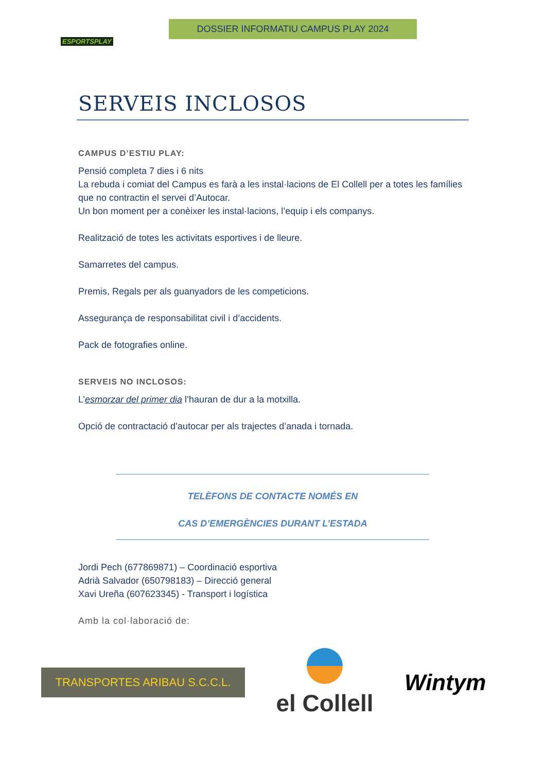ESPORTSPLAY
DOSSIER INFORMATIU CAMPUS PLAY 2024
SERVEIS INCLOSOS
CAMPUS D’ESTIU PLAY:
Pensió completa 7 dies i 6 nits
La rebuda i comiat del Campus es farà a les instal·lacions de El Collell per a totes les famílies que no contractin el servei d’Autocar.
Un bon moment per a conèixer les instal·lacions, l’equip i els companys.
Realització de totes les activitats esportives i de lleure.
Samarretes del campus.
Premis, Regals per als guanyadors de les competicions.
Assegurança de responsabilitat civil i d’accidents.
Pack de fotografies online.
SERVEIS NO INCLOSOS:
L’esmorzar del primer dia l’hauran de dur a la motxilla.
Opció de contractació d’autocar per als trajectes d’anada i tornada.
TELÈFONS DE CONTACTE NOMÉS EN
CAS D’EMERGÈNCIES DURANT L’ESTADA
Jordi Pech (677869871) – Coordinació esportiva
Adrià Salvador (650798183) – Direcció general
Xavi Ureña (607623345) - Transport i logística
Amb la col·laboració de:
TRANSPORTES ARIBAU S.C.C.L.
el Collell
Wintym